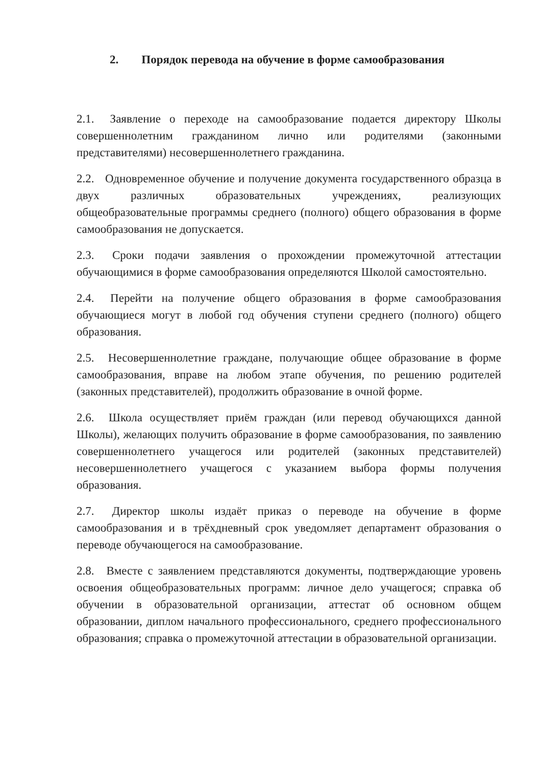2. Порядок перевода на обучение в форме самообразования
2.1. Заявление о переходе на самообразование подается директору Школы совершеннолетним гражданином лично или родителями (законными представителями) несовершеннолетнего гражданина.
2.2. Одновременное обучение и получение документа государственного образца в двух различных образовательных учреждениях, реализующих общеобразовательные программы среднего (полного) общего образования в форме самообразования не допускается.
2.3. Сроки подачи заявления о прохождении промежуточной аттестации обучающимися в форме самообразования определяются Школой самостоятельно.
2.4. Перейти на получение общего образования в форме самообразования обучающиеся могут в любой год обучения ступени среднего (полного) общего образования.
2.5. Несовершеннолетние граждане, получающие общее образование в форме самообразования, вправе на любом этапе обучения, по решению родителей (законных представителей), продолжить образование в очной форме.
2.6. Школа осуществляет приём граждан (или перевод обучающихся данной Школы), желающих получить образование в форме самообразования, по заявлению совершеннолетнего учащегося или родителей (законных представителей) несовершеннолетнего учащегося с указанием выбора формы получения образования.
2.7. Директор школы издаёт приказ о переводе на обучение в форме самообразования и в трёхдневный срок уведомляет департамент образования о переводе обучающегося на самообразование.
2.8. Вместе с заявлением представляются документы, подтверждающие уровень освоения общеобразовательных программ: личное дело учащегося; справка об обучении в образовательной организации, аттестат об основном общем образовании, диплом начального профессионального, среднего профессионального образования; справка о промежуточной аттестации в образовательной организации.